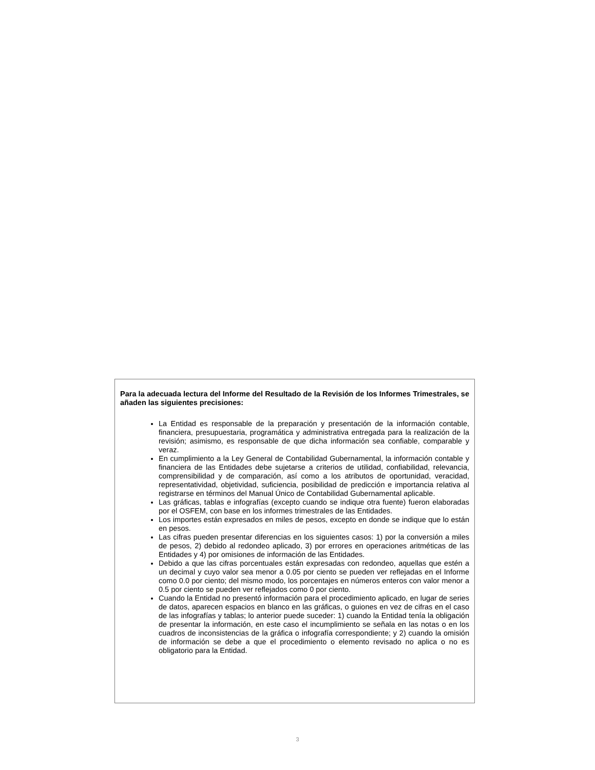Para la adecuada lectura del Informe del Resultado de la Revisión de los Informes Trimestrales, se añaden las siguientes precisiones:
La Entidad es responsable de la preparación y presentación de la información contable, financiera, presupuestaria, programática y administrativa entregada para la realización de la revisión; asimismo, es responsable de que dicha información sea confiable, comparable y veraz.
En cumplimiento a la Ley General de Contabilidad Gubernamental, la información contable y financiera de las Entidades debe sujetarse a criterios de utilidad, confiabilidad, relevancia, comprensibilidad y de comparación, así como a los atributos de oportunidad, veracidad, representatividad, objetividad, suficiencia, posibilidad de predicción e importancia relativa al registrarse en términos del Manual Único de Contabilidad Gubernamental aplicable.
Las gráficas, tablas e infografías (excepto cuando se indique otra fuente) fueron elaboradas por el OSFEM, con base en los informes trimestrales de las Entidades.
Los importes están expresados en miles de pesos, excepto en donde se indique que lo están en pesos.
Las cifras pueden presentar diferencias en los siguientes casos: 1) por la conversión a miles de pesos, 2) debido al redondeo aplicado, 3) por errores en operaciones aritméticas de las Entidades y 4) por omisiones de información de las Entidades.
Debido a que las cifras porcentuales están expresadas con redondeo, aquellas que estén a un decimal y cuyo valor sea menor a 0.05 por ciento se pueden ver reflejadas en el Informe como 0.0 por ciento; del mismo modo, los porcentajes en números enteros con valor menor a 0.5 por ciento se pueden ver reflejados como 0 por ciento.
Cuando la Entidad no presentó información para el procedimiento aplicado, en lugar de series de datos, aparecen espacios en blanco en las gráficas, o guiones en vez de cifras en el caso de las infografías y tablas; lo anterior puede suceder: 1) cuando la Entidad tenía la obligación de presentar la información, en este caso el incumplimiento se señala en las notas o en los cuadros de inconsistencias de la gráfica o infografía correspondiente; y 2) cuando la omisión de información se debe a que el procedimiento o elemento revisado no aplica o no es obligatorio para la Entidad.
3